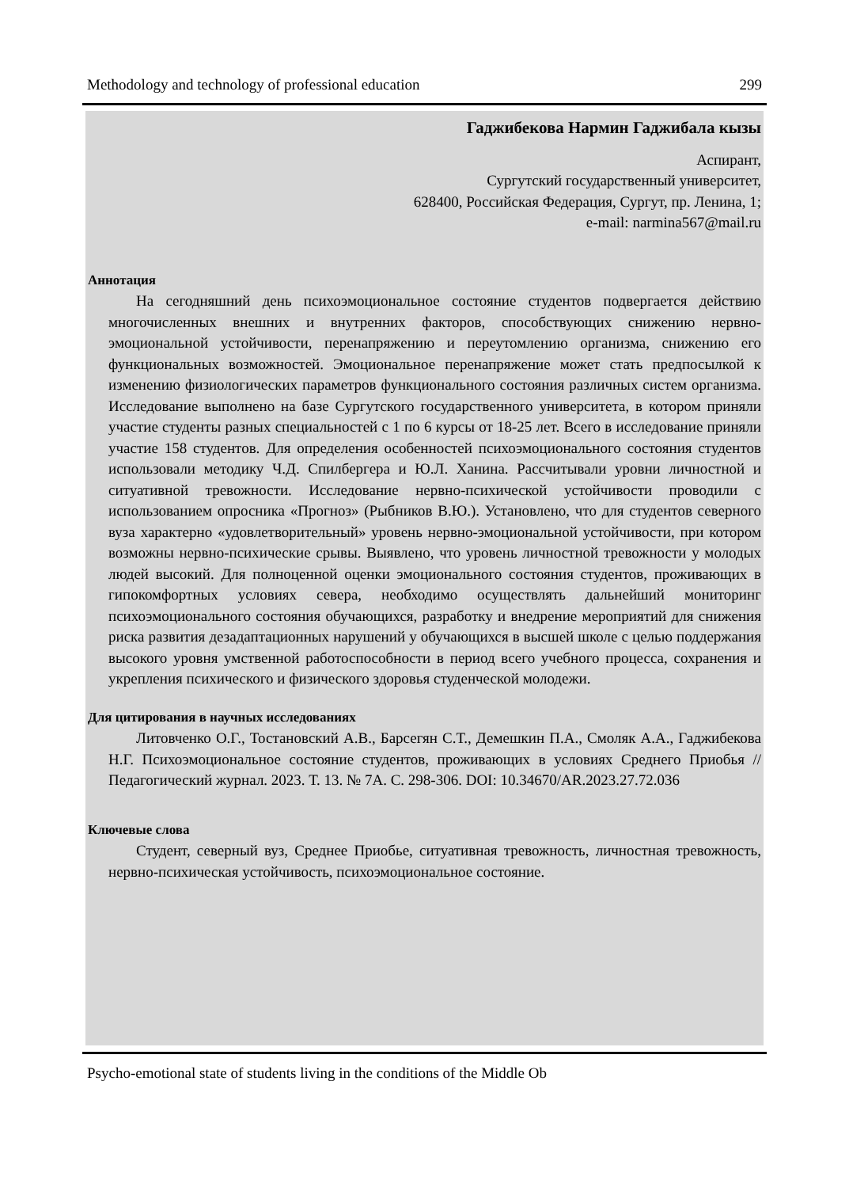Methodology and technology of professional education 299
Гаджибекова Нармин Гаджибала кызы
Аспирант,
Сургутский государственный университет,
628400, Российская Федерация, Сургут, пр. Ленина, 1;
e-mail: narmina567@mail.ru
Аннотация
На сегодняшний день психоэмоциональное состояние студентов подвергается действию многочисленных внешних и внутренних факторов, способствующих снижению нервно-эмоциональной устойчивости, перенапряжению и переутомлению организма, снижению его функциональных возможностей. Эмоциональное перенапряжение может стать предпосылкой к изменению физиологических параметров функционального состояния различных систем организма. Исследование выполнено на базе Сургутского государственного университета, в котором приняли участие студенты разных специальностей с 1 по 6 курсы от 18-25 лет. Всего в исследование приняли участие 158 студентов. Для определения особенностей психоэмоционального состояния студентов использовали методику Ч.Д. Спилбергера и Ю.Л. Ханина. Рассчитывали уровни личностной и ситуативной тревожности. Исследование нервно-психической устойчивости проводили с использованием опросника «Прогноз» (Рыбников В.Ю.). Установлено, что для студентов северного вуза характерно «удовлетворительный» уровень нервно-эмоциональной устойчивости, при котором возможны нервно-психические срывы. Выявлено, что уровень личностной тревожности у молодых людей высокий. Для полноценной оценки эмоционального состояния студентов, проживающих в гипокомфортных условиях севера, необходимо осуществлять дальнейший мониторинг психоэмоционального состояния обучающихся, разработку и внедрение мероприятий для снижения риска развития дезадаптационных нарушений у обучающихся в высшей школе с целью поддержания высокого уровня умственной работоспособности в период всего учебного процесса, сохранения и укрепления психического и физического здоровья студенческой молодежи.
Для цитирования в научных исследованиях
Литовченко О.Г., Тостановский А.В., Барсегян С.Т., Демешкин П.А., Смоляк А.А., Гаджибекова Н.Г. Психоэмоциональное состояние студентов, проживающих в условиях Среднего Приобья // Педагогический журнал. 2023. Т. 13. № 7А. С. 298-306. DOI: 10.34670/AR.2023.27.72.036
Ключевые слова
Студент, северный вуз, Среднее Приобье, ситуативная тревожность, личностная тревожность, нервно-психическая устойчивость, психоэмоциональное состояние.
Psycho-emotional state of students living in the conditions of the Middle Ob